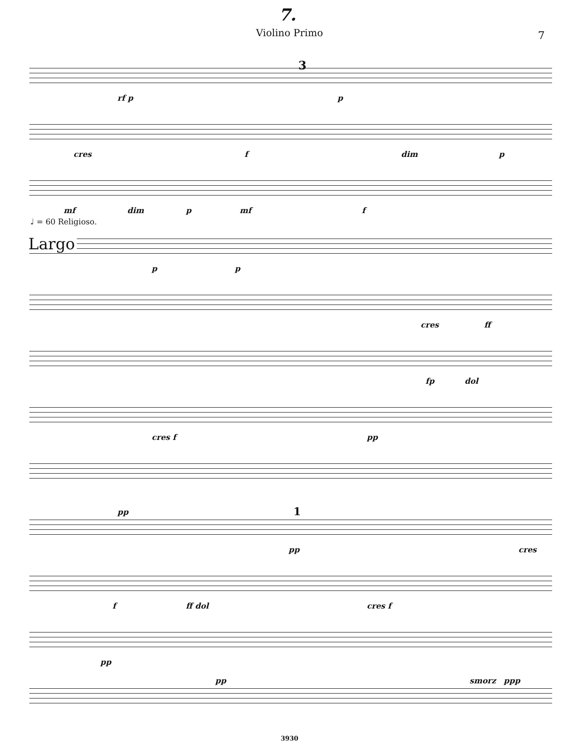7. 7
Violino Primo
rf p
3
p
cres f dim p
mf dim p mf f
♩ = 60 Religioso.
Largo
p p
cres ff
fp dol
cres f pp
pp 1
pp cres
f ff dol cres f
pp
pp smorz ppp
3930